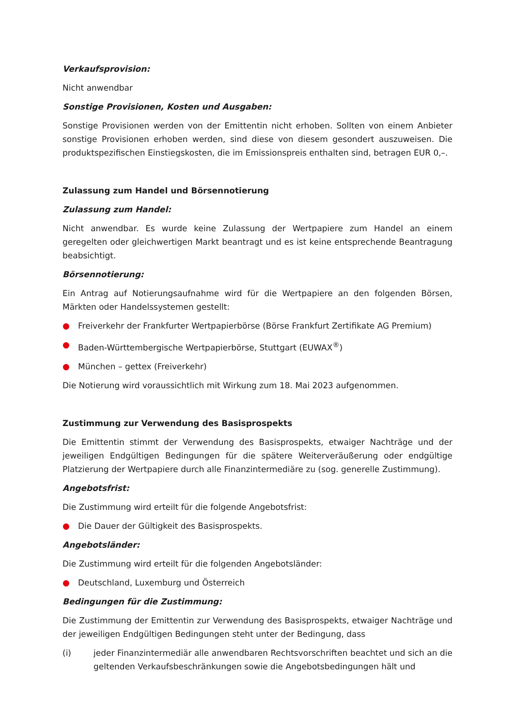Verkaufsprovision:
Nicht anwendbar
Sonstige Provisionen, Kosten und Ausgaben:
Sonstige Provisionen werden von der Emittentin nicht erhoben. Sollten von einem Anbieter sonstige Provisionen erhoben werden, sind diese von diesem gesondert auszuweisen. Die produktspezifischen Einstiegskosten, die im Emissionspreis enthalten sind, betragen EUR 0,–.
Zulassung zum Handel und Börsennotierung
Zulassung zum Handel:
Nicht anwendbar. Es wurde keine Zulassung der Wertpapiere zum Handel an einem geregelten oder gleichwertigen Markt beantragt und es ist keine entsprechende Beantragung beabsichtigt.
Börsennotierung:
Ein Antrag auf Notierungsaufnahme wird für die Wertpapiere an den folgenden Börsen, Märkten oder Handelssystemen gestellt:
● Freiverkehr der Frankfurter Wertpapierbörse (Börse Frankfurt Zertifikate AG Premium)
● Baden-Württembergische Wertpapierbörse, Stuttgart (EUWAX<sup>®</sup>)
● München – gettex (Freiverkehr)
Die Notierung wird voraussichtlich mit Wirkung zum 18. Mai 2023 aufgenommen.
Zustimmung zur Verwendung des Basisprospekts
Die Emittentin stimmt der Verwendung des Basisprospekts, etwaiger Nachträge und der jeweiligen Endgültigen Bedingungen für die spätere Weiterveräußerung oder endgültige Platzierung der Wertpapiere durch alle Finanzintermediäre zu (sog. generelle Zustimmung).
Angebotsfrist:
Die Zustimmung wird erteilt für die folgende Angebotsfrist:
● Die Dauer der Gültigkeit des Basisprospekts.
Angebotsländer:
Die Zustimmung wird erteilt für die folgenden Angebotsländer:
● Deutschland, Luxemburg und Österreich
Bedingungen für die Zustimmung:
Die Zustimmung der Emittentin zur Verwendung des Basisprospekts, etwaiger Nachträge und der jeweiligen Endgültigen Bedingungen steht unter der Bedingung, dass
(i) jeder Finanzintermediär alle anwendbaren Rechtsvorschriften beachtet und sich an die geltenden Verkaufsbeschränkungen sowie die Angebotsbedingungen hält und